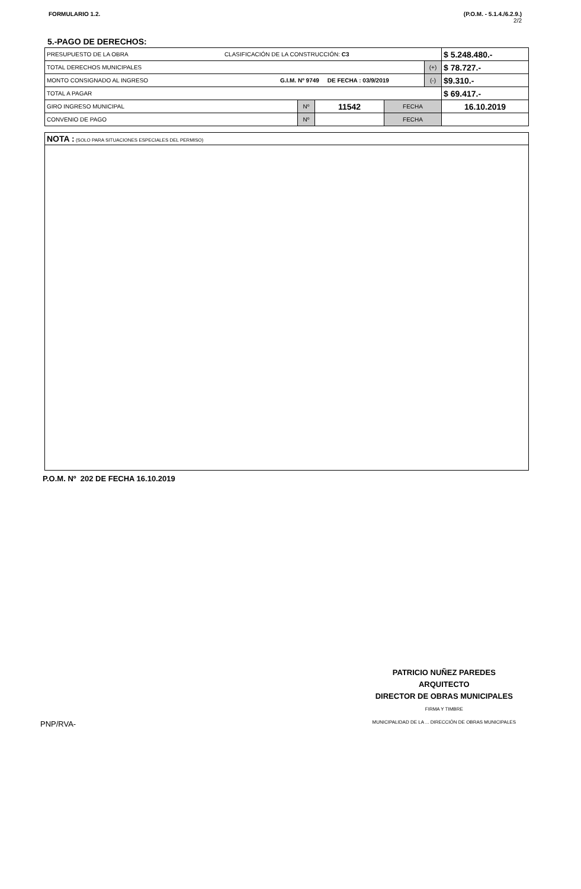FORMULARIO 1.2. (P.O.M. - 5.1.4./6.2.9.)
2/2
5.-PAGO DE DERECHOS:
| PRESUPUESTO DE LA OBRA CLASIFICACIÓN DE LA CONSTRUCCIÓN: C3 | | | | | $ 5.248.480.- |
| TOTAL DERECHOS MUNICIPALES | | | | (+) | $ 78.727.- |
| MONTO CONSIGNADO AL INGRESO G.I.M. Nº 9749 DE FECHA : 03/9/2019 | | | | (-) | $9.310.- |
| TOTAL A PAGAR | | | | | $ 69.417.- |
| GIRO INGRESO MUNICIPAL | Nº | 11542 | FECHA | | 16.10.2019 |
| CONVENIO DE PAGO | Nº | | FECHA | | |
NOTA : (SOLO PARA SITUACIONES ESPECIALES DEL PERMISO)
P.O.M. Nº 202 DE FECHA 16.10.2019
PNP/RVA-
PATRICIO NUÑEZ PAREDES
ARQUITECTO
DIRECTOR DE OBRAS MUNICIPALES
FIRMA Y TIMBRE
MUNICIPALIDAD DE LA ... DIRECCIÓN DE OBRAS MUNICIPALES